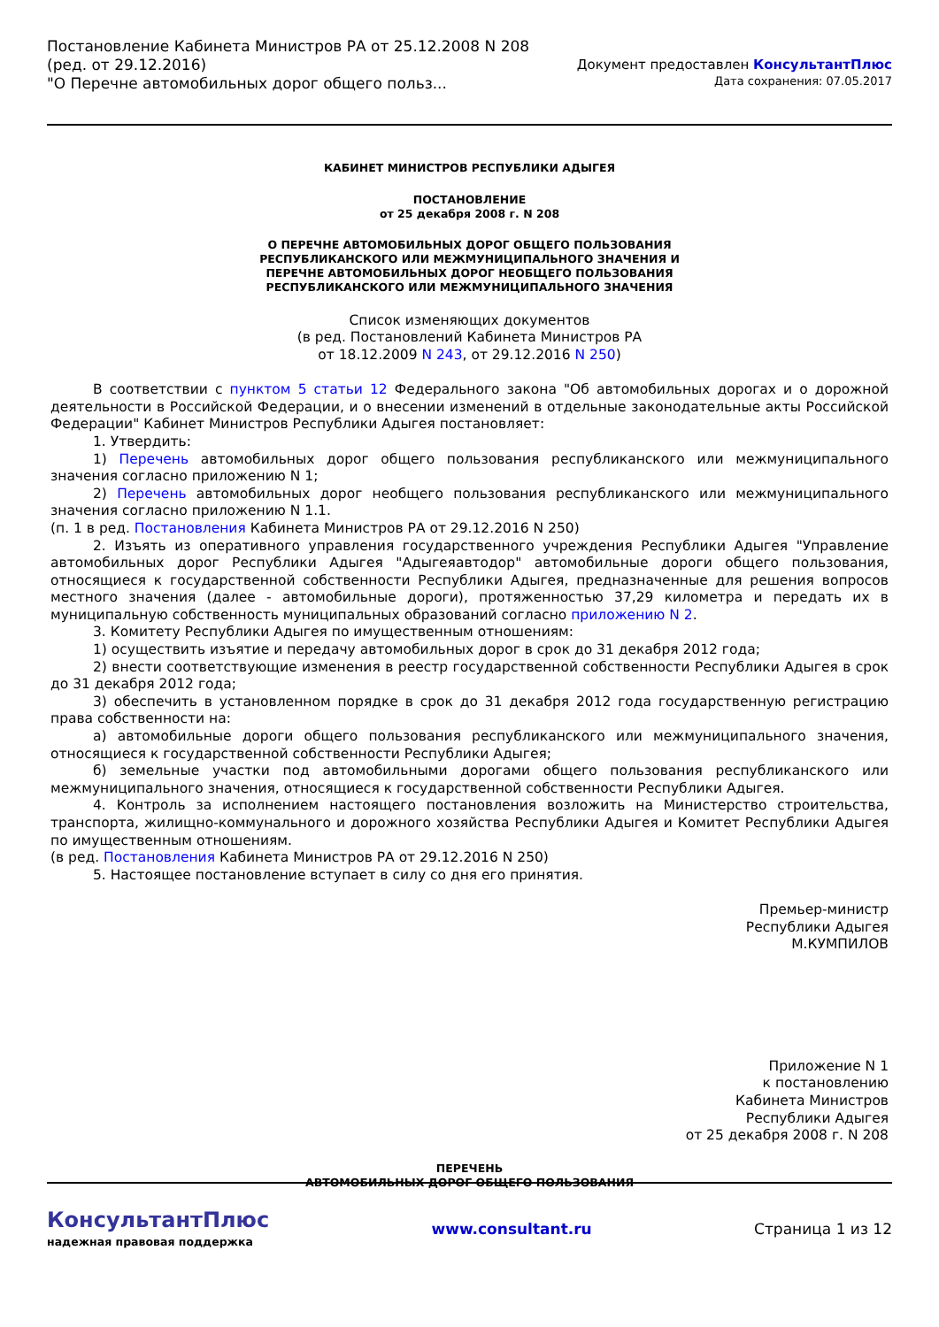Постановление Кабинета Министров РА от 25.12.2008 N 208
(ред. от 29.12.2016)
"О Перечне автомобильных дорог общего польз...
Документ предоставлен КонсультантПлюс
Дата сохранения: 07.05.2017
КАБИНЕТ МИНИСТРОВ РЕСПУБЛИКИ АДЫГЕЯ
ПОСТАНОВЛЕНИЕ
от 25 декабря 2008 г. N 208
О ПЕРЕЧНЕ АВТОМОБИЛЬНЫХ ДОРОГ ОБЩЕГО ПОЛЬЗОВАНИЯ
РЕСПУБЛИКАНСКОГО ИЛИ МЕЖМУНИЦИПАЛЬНОГО ЗНАЧЕНИЯ И
ПЕРЕЧНЕ АВТОМОБИЛЬНЫХ ДОРОГ НЕОБЩЕГО ПОЛЬЗОВАНИЯ
РЕСПУБЛИКАНСКОГО ИЛИ МЕЖМУНИЦИПАЛЬНОГО ЗНАЧЕНИЯ
Список изменяющих документов
(в ред. Постановлений Кабинета Министров РА
от 18.12.2009 N 243, от 29.12.2016 N 250)
В соответствии с пунктом 5 статьи 12 Федерального закона "Об автомобильных дорогах и о дорожной деятельности в Российской Федерации, и о внесении изменений в отдельные законодательные акты Российской Федерации" Кабинет Министров Республики Адыгея постановляет:
1. Утвердить:
1) Перечень автомобильных дорог общего пользования республиканского или межмуниципального значения согласно приложению N 1;
2) Перечень автомобильных дорог необщего пользования республиканского или межмуниципального значения согласно приложению N 1.1.
(п. 1 в ред. Постановления Кабинета Министров РА от 29.12.2016 N 250)
2. Изъять из оперативного управления государственного учреждения Республики Адыгея "Управление автомобильных дорог Республики Адыгея "Адыгеяавтодор" автомобильные дороги общего пользования, относящиеся к государственной собственности Республики Адыгея, предназначенные для решения вопросов местного значения (далее - автомобильные дороги), протяженностью 37,29 километра и передать их в муниципальную собственность муниципальных образований согласно приложению N 2.
3. Комитету Республики Адыгея по имущественным отношениям:
1) осуществить изъятие и передачу автомобильных дорог в срок до 31 декабря 2012 года;
2) внести соответствующие изменения в реестр государственной собственности Республики Адыгея в срок до 31 декабря 2012 года;
3) обеспечить в установленном порядке в срок до 31 декабря 2012 года государственную регистрацию права собственности на:
а) автомобильные дороги общего пользования республиканского или межмуниципального значения, относящиеся к государственной собственности Республики Адыгея;
б) земельные участки под автомобильными дорогами общего пользования республиканского или межмуниципального значения, относящиеся к государственной собственности Республики Адыгея.
4. Контроль за исполнением настоящего постановления возложить на Министерство строительства, транспорта, жилищно-коммунального и дорожного хозяйства Республики Адыгея и Комитет Республики Адыгея по имущественным отношениям.
(в ред. Постановления Кабинета Министров РА от 29.12.2016 N 250)
5. Настоящее постановление вступает в силу со дня его принятия.
Премьер-министр
Республики Адыгея
М.КУМПИЛОВ
Приложение N 1
к постановлению
Кабинета Министров
Республики Адыгея
от 25 декабря 2008 г. N 208
ПЕРЕЧЕНЬ
АВТОМОБИЛЬНЫХ ДОРОГ ОБЩЕГО ПОЛЬЗОВАНИЯ
КонсультантПлюс
надежная правовая поддержка
www.consultant.ru Страница 1 из 12